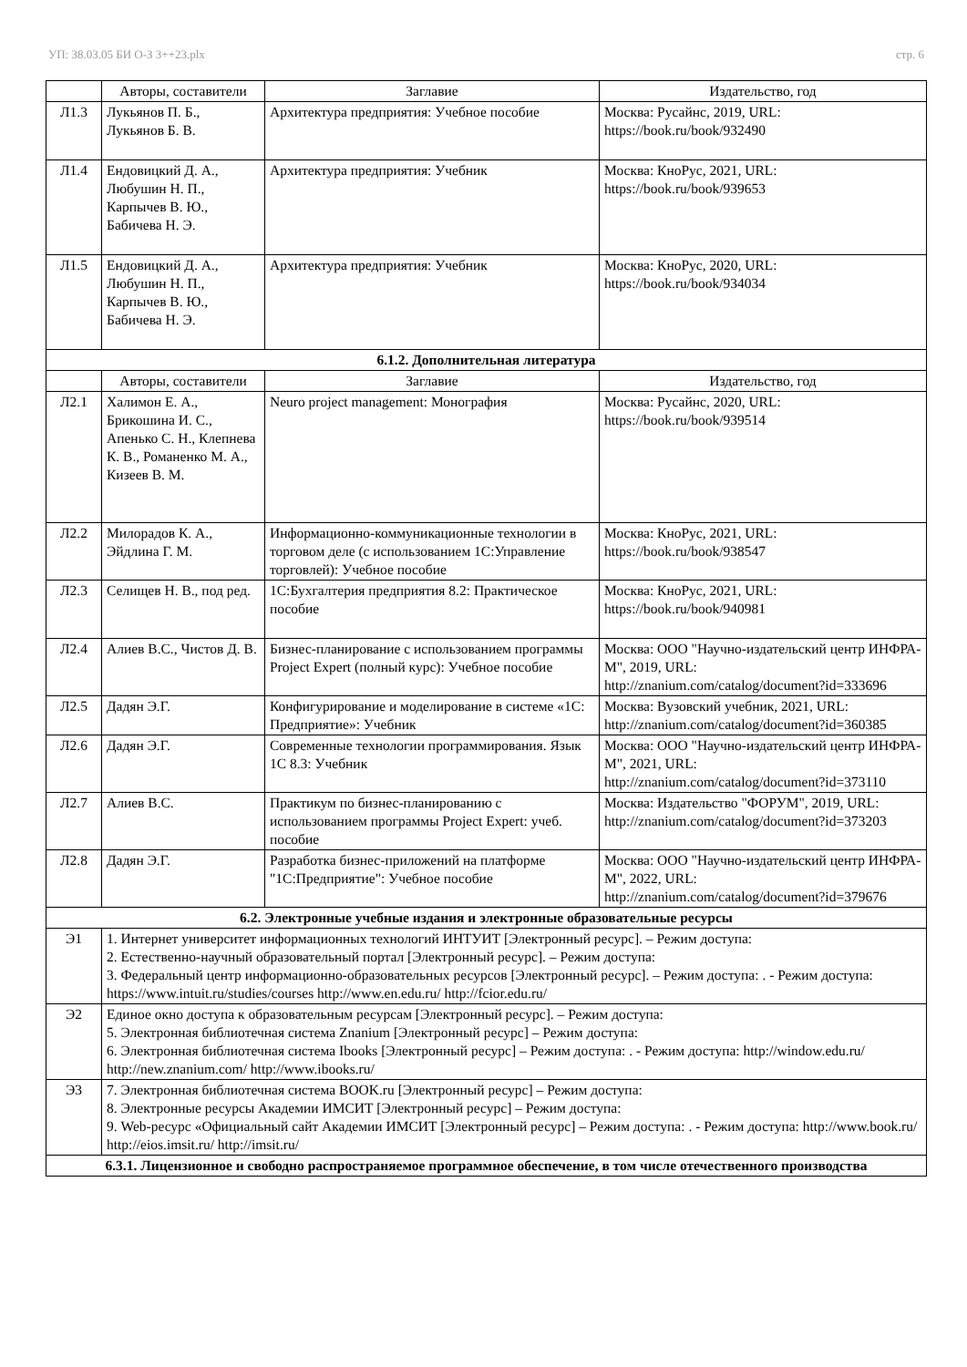УП: 38.03.05 БИ О-З 3++23.plx стр. 6
| | Авторы, составители | Заглавие | Издательство, год |
| --- | --- | --- | --- |
| Л1.3 | Лукьянов П. Б., Лукьянов Б. В. | Архитектура предприятия: Учебное пособие | Москва: Русайнс, 2019, URL: https://book.ru/book/932490 |
| Л1.4 | Ендовицкий Д. А., Любушин Н. П., Карпычев В. Ю., Бабичева Н. Э. | Архитектура предприятия: Учебник | Москва: КноРус, 2021, URL: https://book.ru/book/939653 |
| Л1.5 | Ендовицкий Д. А., Любушин Н. П., Карпычев В. Ю., Бабичева Н. Э. | Архитектура предприятия: Учебник | Москва: КноРус, 2020, URL: https://book.ru/book/934034 |
| 6.1.2. Дополнительная литература | | | |
| | Авторы, составители | Заглавие | Издательство, год |
| Л2.1 | Халимон Е. А., Брикошина И. С., Апенько С. Н., Клепнева К. В., Романенко М. А., Кизеев В. М. | Neuro project management: Монография | Москва: Русайнс, 2020, URL: https://book.ru/book/939514 |
| Л2.2 | Милорадов К. А., Эйдлина Г. М. | Информационно-коммуникационные технологии в торговом деле (с использованием 1С:Управление торговлей): Учебное пособие | Москва: КноРус, 2021, URL: https://book.ru/book/938547 |
| Л2.3 | Селищев Н. В., под ред. | 1С:Бухгалтерия предприятия 8.2: Практическое пособие | Москва: КноРус, 2021, URL: https://book.ru/book/940981 |
| Л2.4 | Алиев В.С., Чистов Д. В. | Бизнес-планирование с использованием программы Project Expert (полный курс): Учебное пособие | Москва: ООО "Научно-издательский центр ИНФРА-М", 2019, URL: http://znanium.com/catalog/document?id=333696 |
| Л2.5 | Дадян Э.Г. | Конфигурирование и моделирование в системе «1С: Предприятие»: Учебник | Москва: Вузовский учебник, 2021, URL: http://znanium.com/catalog/document?id=360385 |
| Л2.6 | Дадян Э.Г. | Современные технологии программирования. Язык 1С 8.3: Учебник | Москва: ООО "Научно-издательский центр ИНФРА-М", 2021, URL: http://znanium.com/catalog/document?id=373110 |
| Л2.7 | Алиев В.С. | Практикум по бизнес-планированию с использованием программы Project Expert: учеб. пособие | Москва: Издательство "ФОРУМ", 2019, URL: http://znanium.com/catalog/document?id=373203 |
| Л2.8 | Дадян Э.Г. | Разработка бизнес-приложений на платформе "1С:Предприятие": Учебное пособие | Москва: ООО "Научно-издательский центр ИНФРА-М", 2022, URL: http://znanium.com/catalog/document?id=379676 |
| 6.2. Электронные учебные издания и электронные образовательные ресурсы | | | |
| Э1 | 1. Интернет университет информационных технологий ИНТУИТ [Электронный ресурс]. – Режим доступа: 2. Естественно-научный образовательный портал [Электронный ресурс]. – Режим доступа: 3. Федеральный центр информационно-образовательных ресурсов [Электронный ресурс]. – Режим доступа: . - Режим доступа: https://www.intuit.ru/studies/courses http://www.en.edu.ru/ http://fcior.edu.ru/ | | |
| Э2 | Единое окно доступа к образовательным ресурсам [Электронный ресурс]. – Режим доступа: 5. Электронная библиотечная система Znanium [Электронный ресурс] – Режим доступа: 6. Электронная библиотечная система Ibooks [Электронный ресурс] – Режим доступа: . - Режим доступа: http://window.edu.ru/ http://new.znanium.com/ http://www.ibooks.ru/ | | |
| Э3 | 7. Электронная библиотечная система BOOK.ru [Электронный ресурс] – Режим доступа: 8. Электронные ресурсы Академии ИМСИТ [Электронный ресурс] – Режим доступа: 9. Web-ресурс «Официальный сайт Академии ИМСИТ [Электронный ресурс] – Режим доступа: . - Режим доступа: http://www.book.ru/ http://eios.imsit.ru/ http://imsit.ru/ | | |
| 6.3.1. Лицензионное и свободно распространяемое программное обеспечение, в том числе отечественного производства | | | |